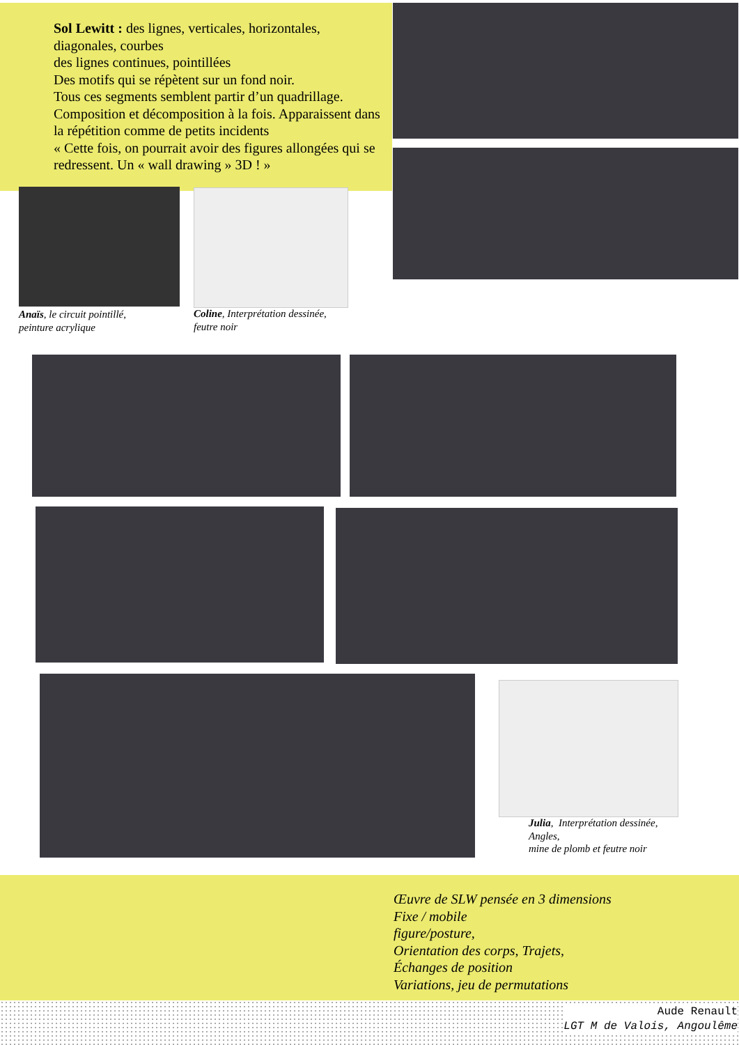Sol Lewitt : des lignes, verticales, horizontales, diagonales, courbes
des lignes continues, pointillées
Des motifs qui se répètent sur un fond noir.
Tous ces segments semblent partir d’un quadrillage.
Composition et décomposition à la fois. Apparaissent dans la répétition comme de petits incidents
« Cette fois, on pourrait avoir des figures allongées qui se redressent. Un « wall drawing » 3D ! »
Anaïs, le circuit pointillé,
peinture acrylique
Coline, Interprétation dessinée,
feutre noir
Julia, Interprétation dessinée,
Angles,
mine de plomb et feutre noir
Œuvre de SLW pensée en 3 dimensions
Fixe / mobile
figure/posture,
Orientation des corps, Trajets,
Échanges de position
Variations, jeu de permutations
Aude Renault
LGT M de Valois, Angoulême